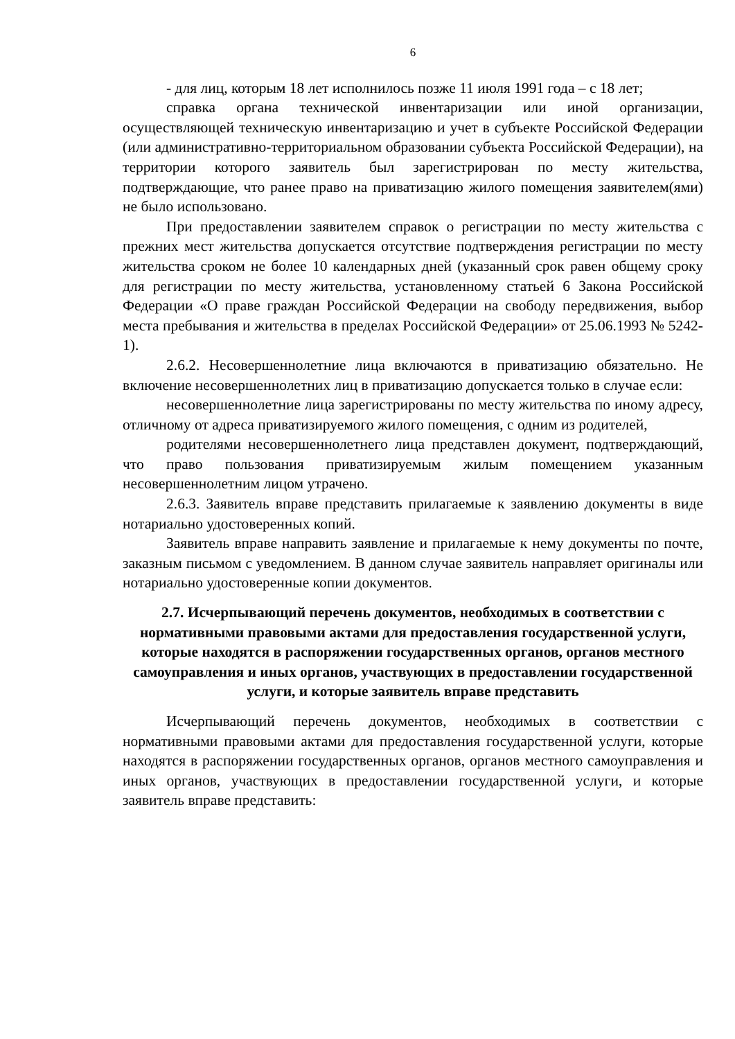6
- для лиц, которым 18 лет исполнилось позже 11 июля 1991 года – с 18 лет;
справка органа технической инвентаризации или иной организации, осуществляющей техническую инвентаризацию и учет в субъекте Российской Федерации (или административно-территориальном образовании субъекта Российской Федерации), на территории которого заявитель был зарегистрирован по месту жительства, подтверждающие, что ранее право на приватизацию жилого помещения заявителем(ями) не было использовано.
При предоставлении заявителем справок о регистрации по месту жительства с прежних мест жительства допускается отсутствие подтверждения регистрации по месту жительства сроком не более 10 календарных дней (указанный срок равен общему сроку для регистрации по месту жительства, установленному статьей 6 Закона Российской Федерации «О праве граждан Российской Федерации на свободу передвижения, выбор места пребывания и жительства в пределах Российской Федерации» от 25.06.1993 № 5242-1).
2.6.2. Несовершеннолетние лица включаются в приватизацию обязательно. Не включение несовершеннолетних лиц в приватизацию допускается только в случае если:
несовершеннолетние лица зарегистрированы по месту жительства по иному адресу, отличному от адреса приватизируемого жилого помещения, с одним из родителей,
родителями несовершеннолетнего лица представлен документ, подтверждающий, что право пользования приватизируемым жилым помещением указанным несовершеннолетним лицом утрачено.
2.6.3. Заявитель вправе представить прилагаемые к заявлению документы в виде нотариально удостоверенных копий.
Заявитель вправе направить заявление и прилагаемые к нему документы по почте, заказным письмом с уведомлением. В данном случае заявитель направляет оригиналы или нотариально удостоверенные копии документов.
2.7. Исчерпывающий перечень документов, необходимых в соответствии с нормативными правовыми актами для предоставления государственной услуги, которые находятся в распоряжении государственных органов, органов местного самоуправления и иных органов, участвующих в предоставлении государственной услуги, и которые заявитель вправе представить
Исчерпывающий перечень документов, необходимых в соответствии с нормативными правовыми актами для предоставления государственной услуги, которые находятся в распоряжении государственных органов, органов местного самоуправления и иных органов, участвующих в предоставлении государственной услуги, и которые заявитель вправе представить: